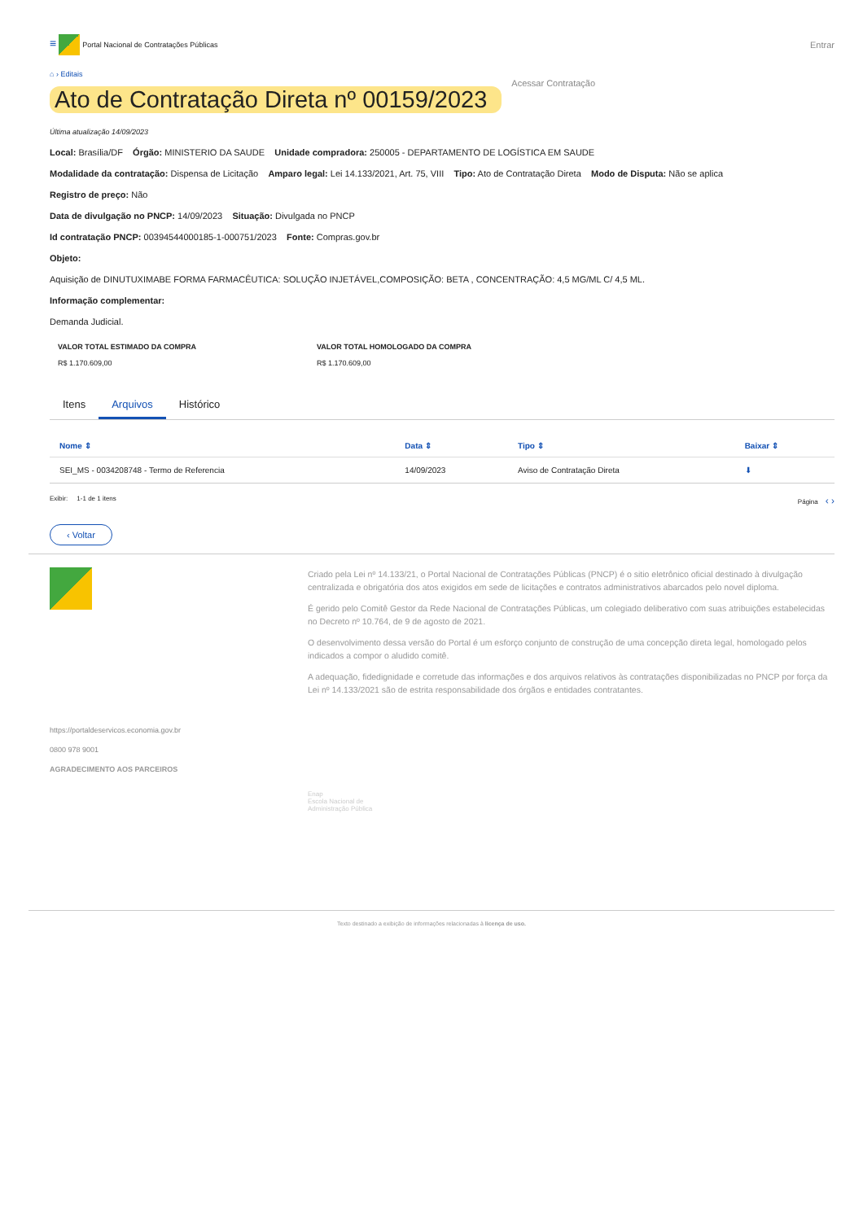≡ Portal Nacional de Contratações Públicas
Entrar
⌂ › Editais
Ato de Contratação Direta nº 00159/2023
Acessar Contratação
Última atualização 14/09/2023
Local: Brasília/DF Órgão: MINISTERIO DA SAUDE Unidade compradora: 250005 - DEPARTAMENTO DE LOGÍSTICA EM SAUDE
Modalidade da contratação: Dispensa de Licitação Amparo legal: Lei 14.133/2021, Art. 75, VIII Tipo: Ato de Contratação Direta Modo de Disputa: Não se aplica
Registro de preço: Não
Data de divulgação no PNCP: 14/09/2023 Situação: Divulgada no PNCP
Id contratação PNCP: 00394544000185-1-000751/2023 Fonte: Compras.gov.br
Objeto:
Aquisição de DINUTUXIMABE FORMA FARMACÊUTICA: SOLUÇÃO INJETÁVEL,COMPOSIÇÃO: BETA , CONCENTRAÇÃO: 4,5 MG/ML C/ 4,5 ML.
Informação complementar:
Demanda Judicial.
VALOR TOTAL ESTIMADO DA COMPRA
R$ 1.170.609,00
VALOR TOTAL HOMOLOGADO DA COMPRA
R$ 1.170.609,00
Itens Arquivos Histórico
| Nome ⇕ | Data ⇕ | Tipo ⇕ | Baixar ⇕ |
| --- | --- | --- | --- |
| SEI_MS - 0034208748 - Termo de Referencia | 14/09/2023 | Aviso de Contratação Direta | ⬇ |
Exibir: 1-1 de 1 itens Página ‹ ›
‹ Voltar
Criado pela Lei nº 14.133/21, o Portal Nacional de Contratações Públicas (PNCP) é o sitio eletrônico oficial destinado à divulgação centralizada e obrigatória dos atos exigidos em sede de licitações e contratos administrativos abarcados pelo novel diploma.
É gerido pelo Comitê Gestor da Rede Nacional de Contratações Públicas, um colegiado deliberativo com suas atribuições estabelecidas no Decreto nº 10.764, de 9 de agosto de 2021.
O desenvolvimento dessa versão do Portal é um esforço conjunto de construção de uma concepção direta legal, homologado pelos indicados a compor o aludido comitê.
A adequação, fidedignidade e corretude das informações e dos arquivos relativos às contratações disponibilizadas no PNCP por força da Lei nº 14.133/2021 são de estrita responsabilidade dos órgãos e entidades contratantes.
https://portaldeservicos.economia.gov.br
0800 978 9001
AGRADECIMENTO AOS PARCEIROS
Enap
Escola Nacional de
Administração Pública
Texto destinado a exibição de informações relacionadas à licença de uso.